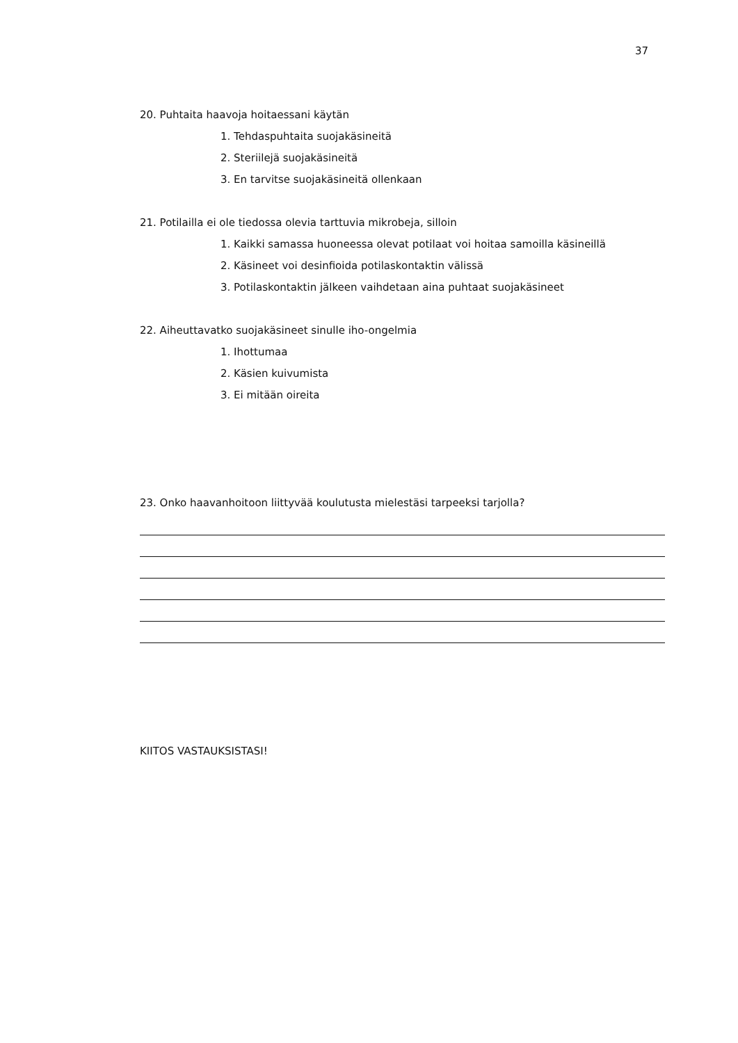37
20. Puhtaita haavoja hoitaessani käytän
1. Tehdaspuhtaita suojakäsineitä
2. Steriilejä suojakäsineitä
3. En tarvitse suojakäsineitä ollenkaan
21. Potilailla ei ole tiedossa olevia tarttuvia mikrobeja, silloin
1. Kaikki samassa huoneessa olevat potilaat voi hoitaa samoilla käsineillä
2. Käsineet voi desinfioida potilaskontaktin välissä
3. Potilaskontaktin jälkeen vaihdetaan aina puhtaat suojakäsineet
22. Aiheuttavatko suojakäsineet sinulle iho-ongelmia
1. Ihottumaa
2. Käsien kuivumista
3. Ei mitään oireita
23. Onko haavanhoitoon liittyvää koulutusta mielestäsi tarpeeksi tarjolla?
KIITOS VASTAUKSISTASI!